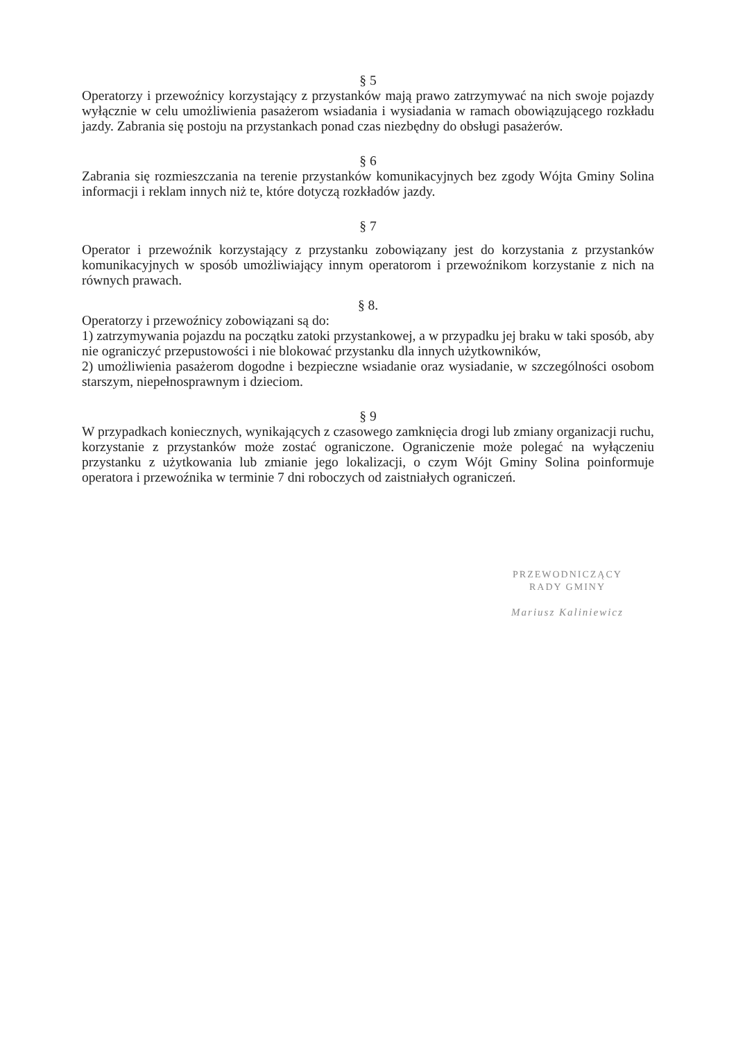§ 5
Operatorzy i przewoźnicy korzystający z przystanków mają prawo zatrzymywać na nich swoje pojazdy wyłącznie w celu umożliwienia pasażerom wsiadania i wysiadania w ramach obowiązującego rozkładu jazdy. Zabrania się postoju na przystankach ponad czas niezbędny do obsługi pasażerów.
§ 6
Zabrania się rozmieszczania na terenie przystanków komunikacyjnych bez zgody Wójta Gminy Solina informacji i reklam innych niż te, które dotyczą rozkładów jazdy.
§ 7
Operator i przewoźnik korzystający z przystanku zobowiązany jest do korzystania z przystanków komunikacyjnych w sposób umożliwiający innym operatorom i przewoźnikom korzystanie z nich na równych prawach.
§ 8.
Operatorzy i przewoźnicy zobowiązani są do:
1) zatrzymywania pojazdu na początku zatoki przystankowej, a w przypadku jej braku w taki sposób, aby nie ograniczyć przepustowości i nie blokować przystanku dla innych użytkowników,
2) umożliwienia pasażerom dogodne i bezpieczne wsiadanie oraz wysiadanie, w szczególności osobom starszym, niepełnosprawnym i dzieciom.
§ 9
W przypadkach koniecznych, wynikających z czasowego zamknięcia drogi lub zmiany organizacji ruchu, korzystanie z przystanków może zostać ograniczone. Ograniczenie może polegać na wyłączeniu przystanku z użytkowania lub zmianie jego lokalizacji, o czym Wójt Gminy Solina poinformuje operatora i przewoźnika w terminie 7 dni roboczych od zaistniałych ograniczeń.
PRZEWODNICZĄCY
RADY GMINY
Mariusz Kaliniewicz